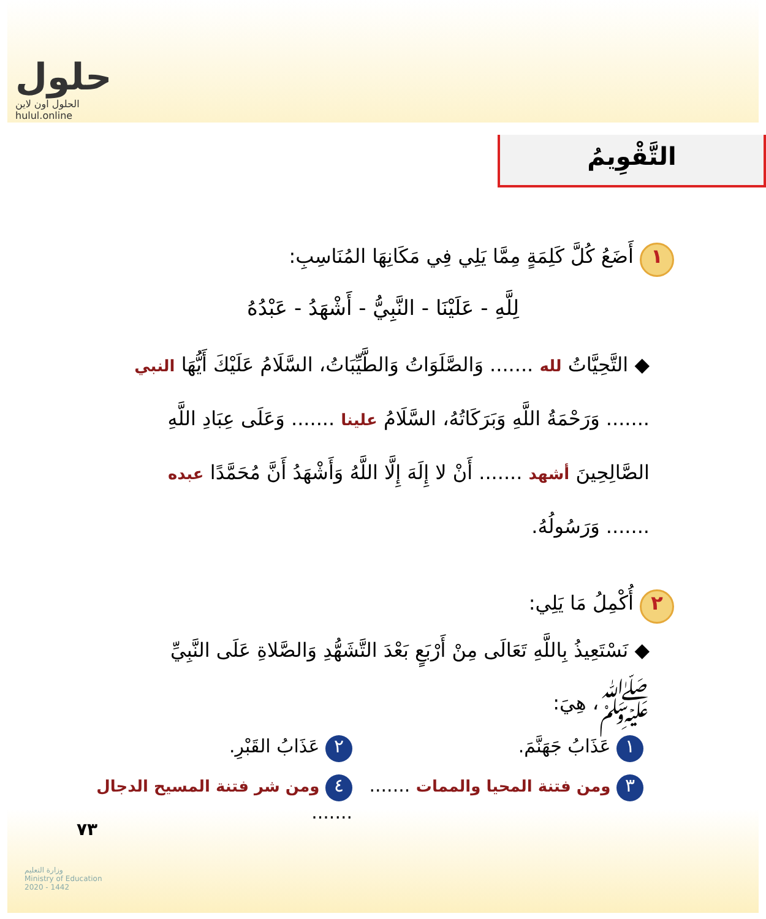حلول
الحلول اون لاين
hulul.online
التَّقْوِيمُ
١ أَضَعُ كُلَّ كَلِمَةٍ مِمَّا يَلِي فِي مَكَانِهَا المُنَاسِبِ:
لِلَّهِ - عَلَيْنَا - النَّبِيُّ - أَشْهَدُ - عَبْدُهُ
◆ التَّحِيَّاتُ لله ....... وَالصَّلَوَاتُ وَالطَّيِّبَاتُ، السَّلَامُ عَلَيْكَ أَيُّهَا النبي ....... وَرَحْمَةُ اللَّهِ وَبَرَكَاتُهُ، السَّلَامُ علينا ....... وَعَلَى عِبَادِ اللَّهِ الصَّالِحِينَ أشهد ....... أَنْ لا إِلَهَ إِلَّا اللَّهُ وَأَشْهَدُ أَنَّ مُحَمَّدًا عبده ....... وَرَسُولُهُ.
٢ أُكْمِلُ مَا يَلِي:
◆ نَسْتَعِيذُ بِاللَّهِ تَعَالَى مِنْ أَرْبَعٍ بَعْدَ التَّشَهُّدِ وَالصَّلاةِ عَلَى النَّبِيِّ ﷺ، هِيَ:
١ عَذَابُ جَهَنَّمَ.
٢ عَذَابُ القَبْرِ.
٣ ومن فتنة المحيا والممات .......
٤ ومن شر فتنة المسيح الدجال .......
٧٣
وزارة التعليم
Ministry of Education
2020 - 1442